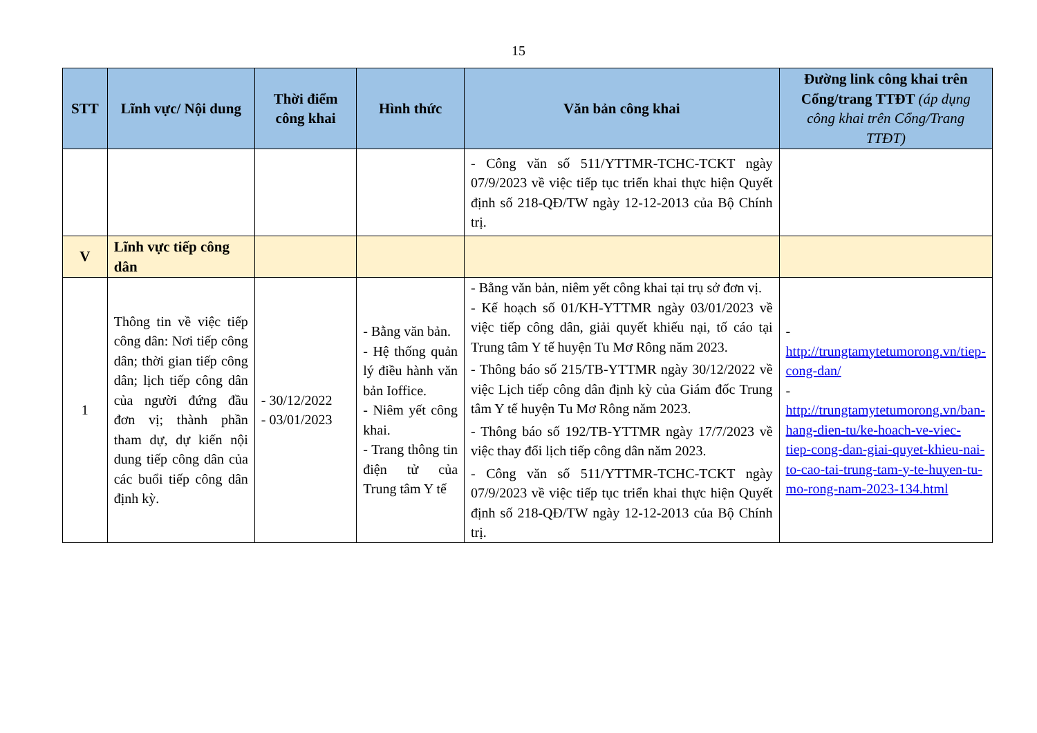15
| STT | Lĩnh vực/ Nội dung | Thời điểm công khai | Hình thức | Văn bản công khai | Đường link công khai trên Cổng/trang TTĐT (áp dụng công khai trên Cổng/Trang TTĐT) |
| --- | --- | --- | --- | --- | --- |
| | | | | - Công văn số 511/YTTMR-TCHC-TCKT ngày 07/9/2023 về việc tiếp tục triển khai thực hiện Quyết định số 218-QĐ/TW ngày 12-12-2013 của Bộ Chính trị. | |
| V | Lĩnh vực tiếp công dân | | | | |
| 1 | Thông tin về việc tiếp công dân: Nơi tiếp công dân; thời gian tiếp công dân; lịch tiếp công dân của người đứng đầu đơn vị; thành phần tham dự, dự kiến nội dung tiếp công dân của các buổi tiếp công dân định kỳ. | - 30/12/2022 - 03/01/2023 | - Bằng văn bản. - Hệ thống quản lý điều hành văn bản Ioffice. - Niêm yết công khai. - Trang thông tin điện tử của Trung tâm Y tế | - Bằng văn bản, niêm yết công khai tại trụ sở đơn vị. - Kế hoạch số 01/KH-YTTMR ngày 03/01/2023 về việc tiếp công dân, giải quyết khiếu nại, tố cáo tại Trung tâm Y tế huyện Tu Mơ Rông năm 2023. - Thông báo số 215/TB-YTTMR ngày 30/12/2022 về việc Lịch tiếp công dân định kỳ của Giám đốc Trung tâm Y tế huyện Tu Mơ Rông năm 2023. - Thông báo số 192/TB-YTTMR ngày 17/7/2023 về việc thay đổi lịch tiếp công dân năm 2023. - Công văn số 511/YTTMR-TCHC-TCKT ngày 07/9/2023 về việc tiếp tục triển khai thực hiện Quyết định số 218-QĐ/TW ngày 12-12-2013 của Bộ Chính trị. | - http://trungtamytetumorong.vn/tiep-cong-dan/ - http://trungtamytetumorong.vn/ban-hang-dien-tu/ke-hoach-ve-viec-tiep-cong-dan-giai-quyet-khieu-nai-to-cao-tai-trung-tam-y-te-huyen-tu-mo-rong-nam-2023-134.html |